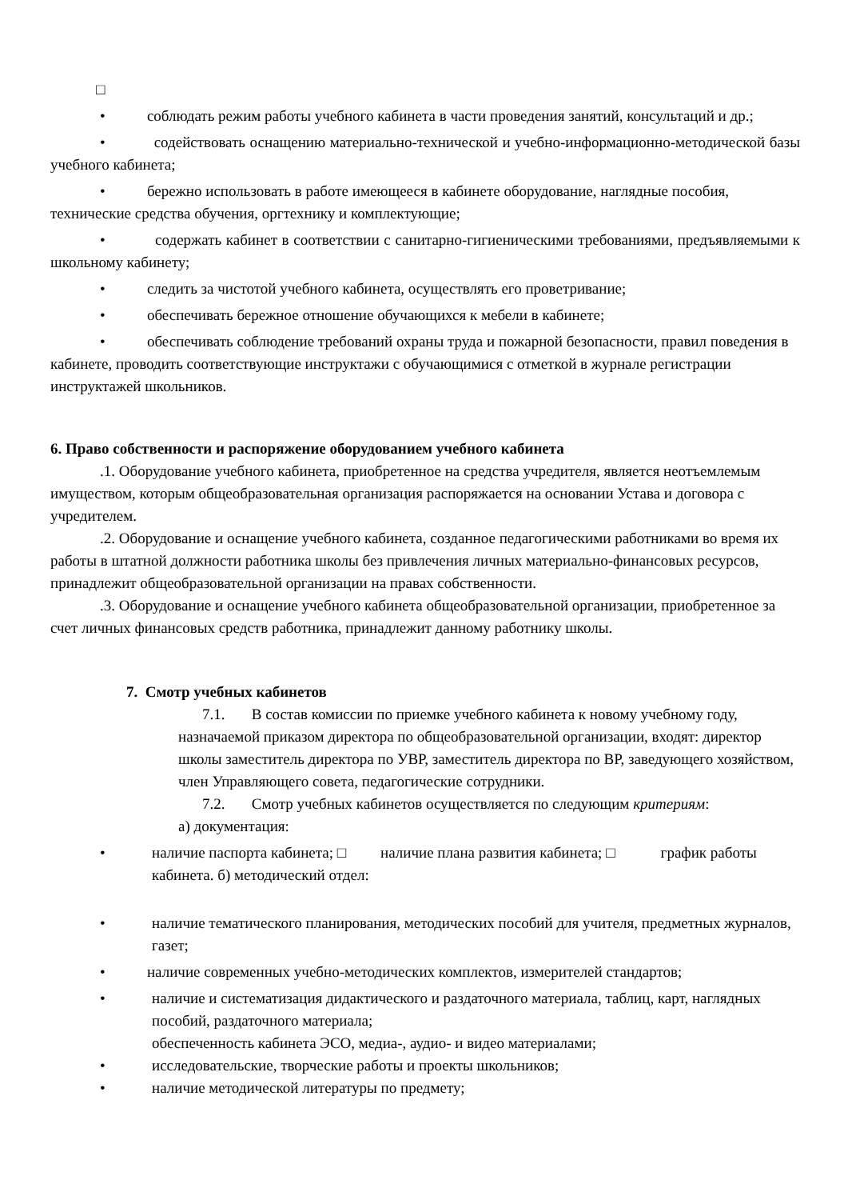□
• соблюдать режим работы учебного кабинета в части проведения занятий, консультаций и др.;
• содействовать оснащению материально-технической и учебно-информационно-методической базы учебного кабинета;
• бережно использовать в работе имеющееся в кабинете оборудование, наглядные пособия, технические средства обучения, оргтехнику и комплектующие;
• содержать кабинет в соответствии с санитарно-гигиеническими требованиями, предъявляемыми к школьному кабинету;
• следить за чистотой учебного кабинета, осуществлять его проветривание;
• обеспечивать бережное отношение обучающихся к мебели в кабинете;
• обеспечивать соблюдение требований охраны труда и пожарной безопасности, правил поведения в кабинете, проводить соответствующие инструктажи с обучающимися с отметкой в журнале регистрации инструктажей школьников.
6. Право собственности и распоряжение оборудованием учебного кабинета
.1. Оборудование учебного кабинета, приобретенное на средства учредителя, является неотъемлемым имуществом, которым общеобразовательная организация распоряжается на основании Устава и договора с учредителем.
.2. Оборудование и оснащение учебного кабинета, созданное педагогическими работниками во время их работы в штатной должности работника школы без привлечения личных материально-финансовых ресурсов, принадлежит общеобразовательной организации на правах собственности.
.3. Оборудование и оснащение учебного кабинета общеобразовательной организации, приобретенное за счет личных финансовых средств работника, принадлежит данному работнику школы.
7. Смотр учебных кабинетов
7.1. В состав комиссии по приемке учебного кабинета к новому учебному году, назначаемой приказом директора по общеобразовательной организации, входят: директор школы заместитель директора по УВР, заместитель директора по ВР, заведующего хозяйством, член Управляющего совета, педагогические сотрудники.
7.2. Смотр учебных кабинетов осуществляется по следующим критериям:
а) документация:
• наличие паспорта кабинета; □ наличие плана развития кабинета; □ график работы кабинета. б) методический отдел:
• наличие тематического планирования, методических пособий для учителя, предметных журналов, газет;
• наличие современных учебно-методических комплектов, измерителей стандартов;
• наличие и систематизация дидактического и раздаточного материала, таблиц, карт, наглядных пособий, раздаточного материала;
обеспеченность кабинета ЭСО, медиа-, аудио- и видео материалами;
• исследовательские, творческие работы и проекты школьников;
• наличие методической литературы по предмету;